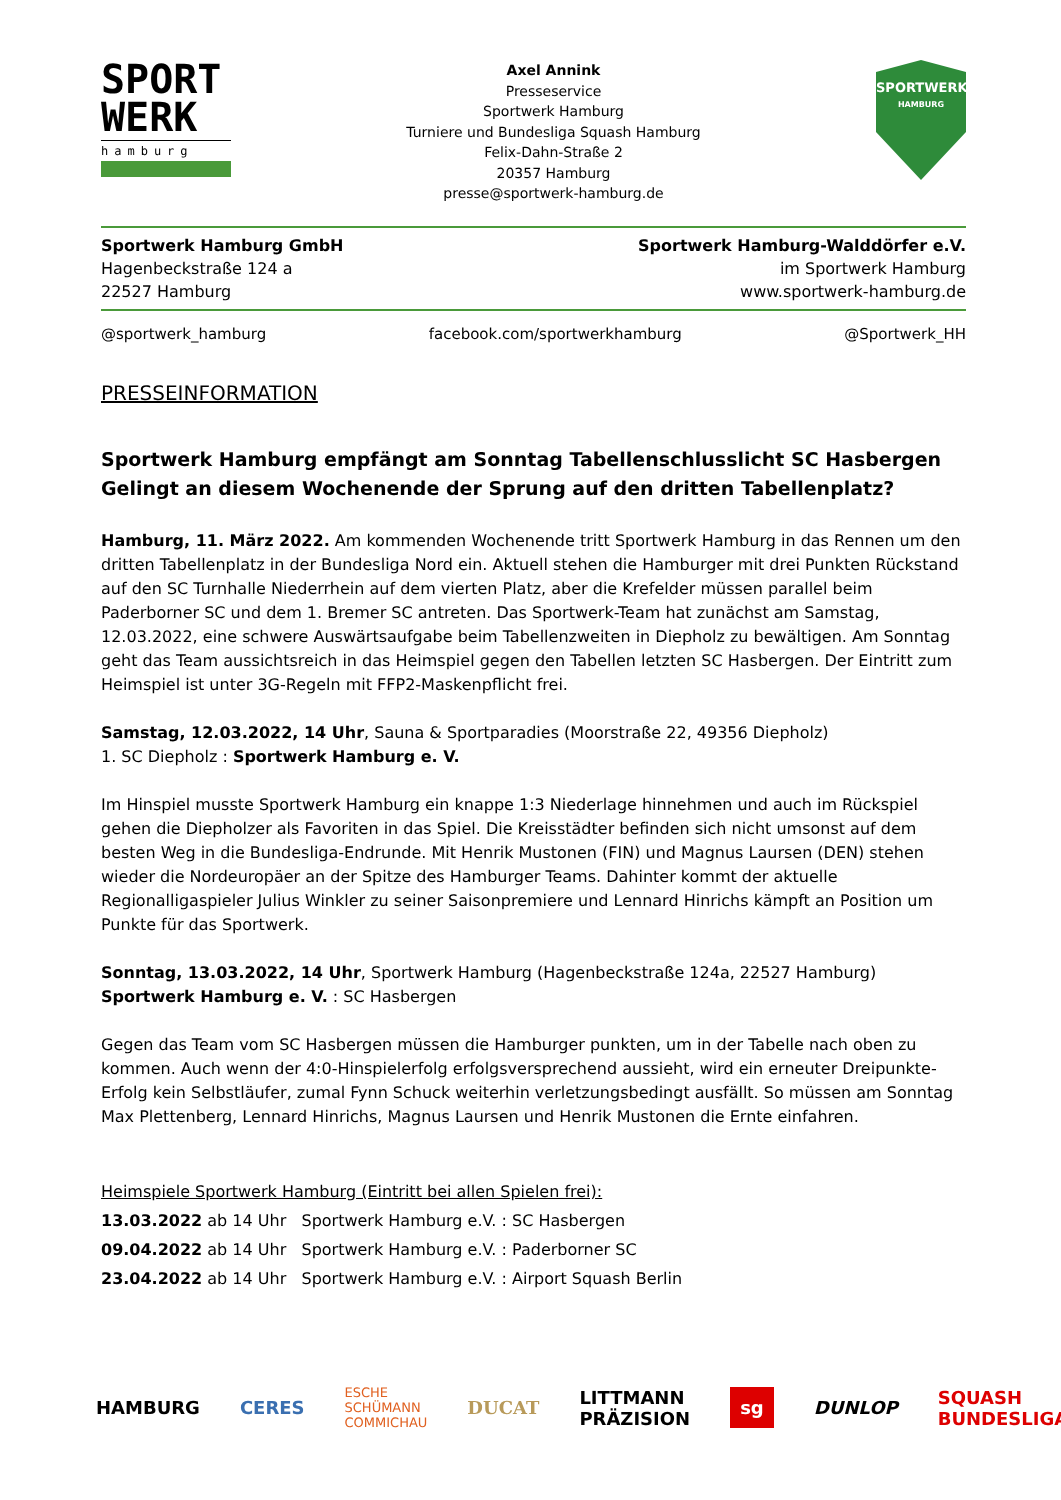SPORT
WERK
hamburg
Axel Annink
Presseservice
Sportwerk Hamburg
Turniere und Bundesliga Squash Hamburg
Felix-Dahn-Straße 2
20357 Hamburg
presse@sportwerk-hamburg.de
SPORTWERK
HAMBURG
Sportwerk Hamburg GmbH
Hagenbeckstraße 124 a
22527 Hamburg
Sportwerk Hamburg-Walddörfer e.V.
im Sportwerk Hamburg
www.sportwerk-hamburg.de
@sportwerk_hamburg facebook.com/sportwerkhamburg @Sportwerk_HH
PRESSEINFORMATION
Sportwerk Hamburg empfängt am Sonntag Tabellenschlusslicht SC Hasbergen
Gelingt an diesem Wochenende der Sprung auf den dritten Tabellenplatz?
Hamburg, 11. März 2022. Am kommenden Wochenende tritt Sportwerk Hamburg in das Rennen um den dritten Tabellenplatz in der Bundesliga Nord ein. Aktuell stehen die Hamburger mit drei Punkten Rückstand auf den SC Turnhalle Niederrhein auf dem vierten Platz, aber die Krefelder müssen parallel beim Paderborner SC und dem 1. Bremer SC antreten. Das Sportwerk-Team hat zunächst am Samstag, 12.03.2022, eine schwere Auswärtsaufgabe beim Tabellenzweiten in Diepholz zu bewältigen. Am Sonntag geht das Team aussichtsreich in das Heimspiel gegen den Tabellen letzten SC Hasbergen. Der Eintritt zum Heimspiel ist unter 3G-Regeln mit FFP2-Maskenpflicht frei.
Samstag, 12.03.2022, 14 Uhr, Sauna & Sportparadies (Moorstraße 22, 49356 Diepholz)
1. SC Diepholz : Sportwerk Hamburg e. V.
Im Hinspiel musste Sportwerk Hamburg ein knappe 1:3 Niederlage hinnehmen und auch im Rückspiel gehen die Diepholzer als Favoriten in das Spiel. Die Kreisstädter befinden sich nicht umsonst auf dem besten Weg in die Bundesliga-Endrunde. Mit Henrik Mustonen (FIN) und Magnus Laursen (DEN) stehen wieder die Nordeuropäer an der Spitze des Hamburger Teams. Dahinter kommt der aktuelle Regionalligaspieler Julius Winkler zu seiner Saisonpremiere und Lennard Hinrichs kämpft an Position um Punkte für das Sportwerk.
Sonntag, 13.03.2022, 14 Uhr, Sportwerk Hamburg (Hagenbeckstraße 124a, 22527 Hamburg)
Sportwerk Hamburg e. V. : SC Hasbergen
Gegen das Team vom SC Hasbergen müssen die Hamburger punkten, um in der Tabelle nach oben zu kommen. Auch wenn der 4:0-Hinspielerfolg erfolgsversprechend aussieht, wird ein erneuter Dreipunkte-Erfolg kein Selbstläufer, zumal Fynn Schuck weiterhin verletzungsbedingt ausfällt. So müssen am Sonntag Max Plettenberg, Lennard Hinrichs, Magnus Laursen und Henrik Mustonen die Ernte einfahren.
Heimspiele Sportwerk Hamburg (Eintritt bei allen Spielen frei):
13.03.2022 ab 14 Uhr Sportwerk Hamburg e.V. : SC Hasbergen
09.04.2022 ab 14 Uhr Sportwerk Hamburg e.V. : Paderborner SC
23.04.2022 ab 14 Uhr Sportwerk Hamburg e.V. : Airport Squash Berlin
HAMBURG CERES ESCHE SCHÜMANN COMMICHAU DUCAT LITTMANN PRÄZISION sg DUNLOP SQUASH BUNDESLIGA